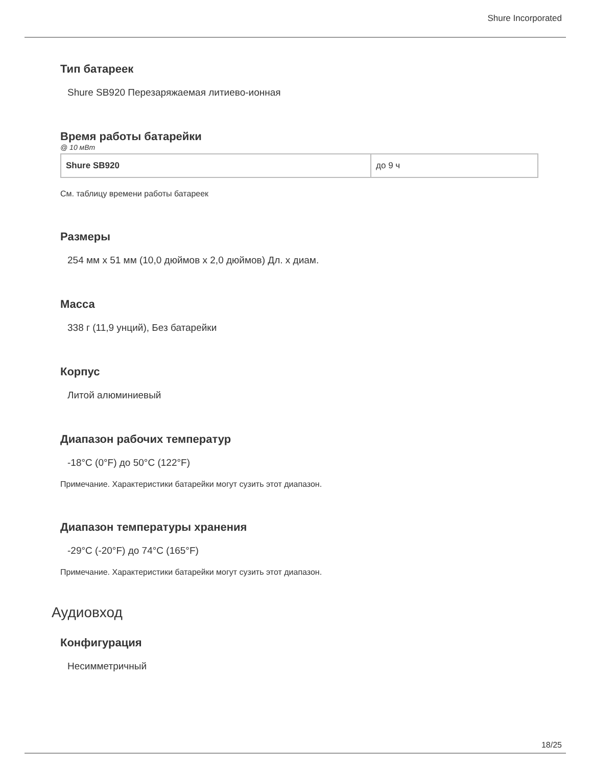Shure Incorporated
Тип батареек
Shure SB920 Перезаряжаемая литиево-ионная
Время работы батарейки
@ 10 мВт
| Shure SB920 | до 9 ч |
См. таблицу времени работы батареек
Размеры
254 мм x 51 мм (10,0 дюймов x 2,0 дюймов) Дл. x диам.
Масса
338 г (11,9 унций), Без батарейки
Корпус
Литой алюминиевый
Диапазон рабочих температур
-18°C (0°F) до 50°C (122°F)
Примечание. Характеристики батарейки могут сузить этот диапазон.
Диапазон температуры хранения
-29°C (-20°F) до 74°C (165°F)
Примечание. Характеристики батарейки могут сузить этот диапазон.
Аудиовход
Конфигурация
Несимметричный
18/25